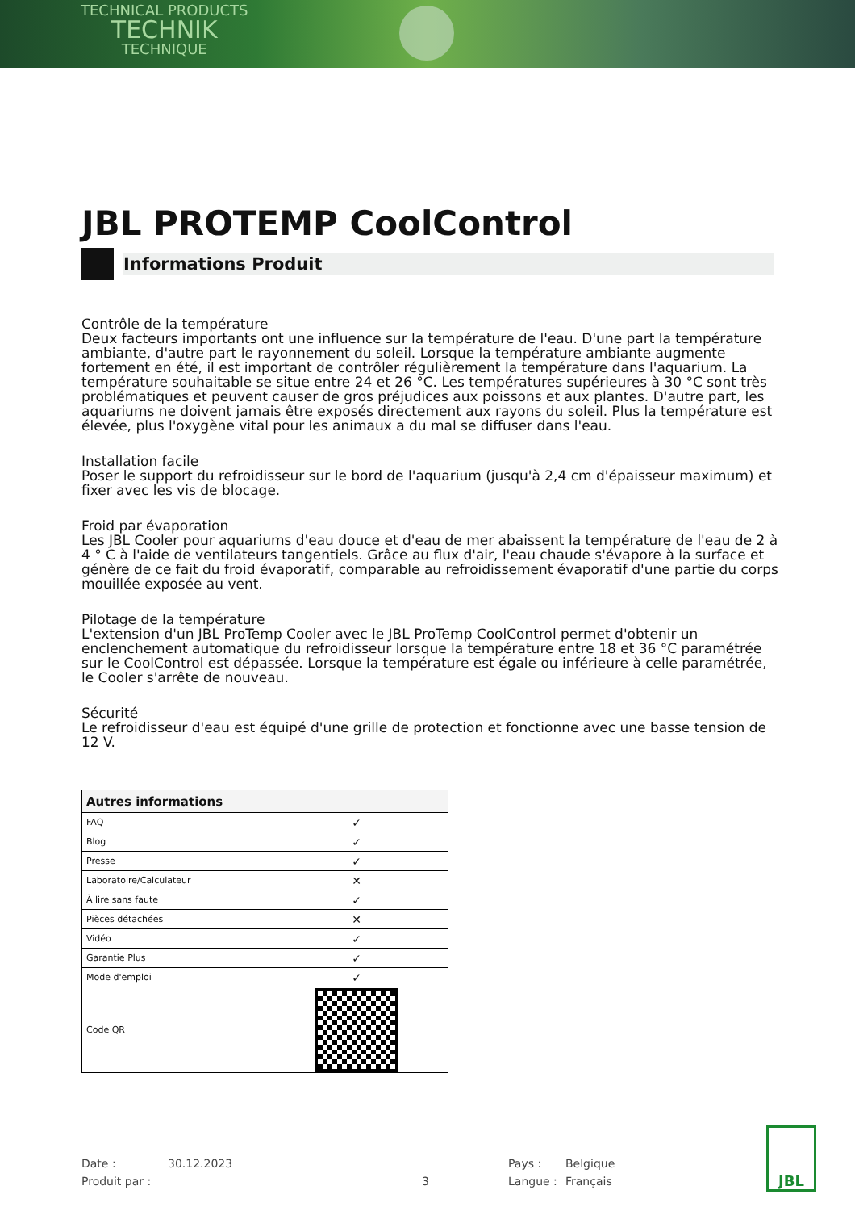TECHNICAL PRODUCTS
TECHNIK
TECHNIQUE
JBL PROTEMP CoolControl
Informations Produit
Contrôle de la température
Deux facteurs importants ont une influence sur la température de l'eau. D'une part la température ambiante, d'autre part le rayonnement du soleil. Lorsque la température ambiante augmente fortement en été, il est important de contrôler régulièrement la température dans l'aquarium. La température souhaitable se situe entre 24 et 26 °C. Les températures supérieures à 30 °C sont très problématiques et peuvent causer de gros préjudices aux poissons et aux plantes. D'autre part, les aquariums ne doivent jamais être exposés directement aux rayons du soleil. Plus la température est élevée, plus l'oxygène vital pour les animaux a du mal se diffuser dans l'eau.
Installation facile
Poser le support du refroidisseur sur le bord de l'aquarium (jusqu'à 2,4 cm d'épaisseur maximum) et fixer avec les vis de blocage.
Froid par évaporation
Les JBL Cooler pour aquariums d'eau douce et d'eau de mer abaissent la température de l'eau de 2 à 4 ° C à l'aide de ventilateurs tangentiels. Grâce au flux d'air, l'eau chaude s'évapore à la surface et génère de ce fait du froid évaporatif, comparable au refroidissement évaporatif d'une partie du corps mouillée exposée au vent.
Pilotage de la température
L'extension d'un JBL ProTemp Cooler avec le JBL ProTemp CoolControl permet d'obtenir un enclenchement automatique du refroidisseur lorsque la température entre 18 et 36 °C paramétrée sur le CoolControl est dépassée. Lorsque la température est égale ou inférieure à celle paramétrée, le Cooler s'arrête de nouveau.
Sécurité
Le refroidisseur d'eau est équipé d'une grille de protection et fonctionne avec une basse tension de 12 V.
| Autres informations | |
| --- | --- |
| FAQ | ✓ |
| Blog | ✓ |
| Presse | ✓ |
| Laboratoire/Calculateur | ✕ |
| À lire sans faute | ✓ |
| Pièces détachées | ✕ |
| Vidéo | ✓ |
| Garantie Plus | ✓ |
| Mode d'emploi | ✓ |
| Code QR | |
Date : 30.12.2023 Pays : Belgique
Produit par : 3 Langue : Français
JBL